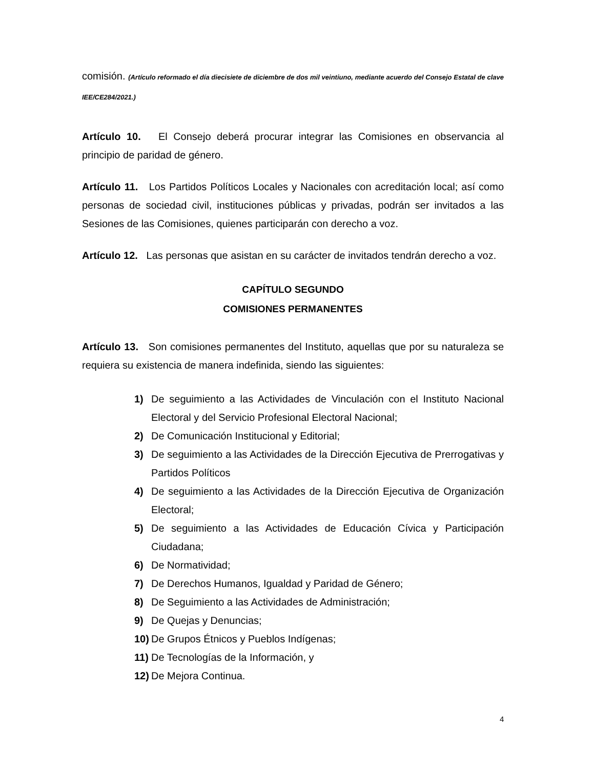comisión. (Artículo reformado el día diecisiete de diciembre de dos mil veintiuno, mediante acuerdo del Consejo Estatal de clave IEE/CE284/2021.)
Artículo 10. El Consejo deberá procurar integrar las Comisiones en observancia al principio de paridad de género.
Artículo 11. Los Partidos Políticos Locales y Nacionales con acreditación local; así como personas de sociedad civil, instituciones públicas y privadas, podrán ser invitados a las Sesiones de las Comisiones, quienes participarán con derecho a voz.
Artículo 12. Las personas que asistan en su carácter de invitados tendrán derecho a voz.
CAPÍTULO SEGUNDO
COMISIONES PERMANENTES
Artículo 13. Son comisiones permanentes del Instituto, aquellas que por su naturaleza se requiera su existencia de manera indefinida, siendo las siguientes:
1) De seguimiento a las Actividades de Vinculación con el Instituto Nacional Electoral y del Servicio Profesional Electoral Nacional;
2) De Comunicación Institucional y Editorial;
3) De seguimiento a las Actividades de la Dirección Ejecutiva de Prerrogativas y Partidos Políticos
4) De seguimiento a las Actividades de la Dirección Ejecutiva de Organización Electoral;
5) De seguimiento a las Actividades de Educación Cívica y Participación Ciudadana;
6) De Normatividad;
7) De Derechos Humanos, Igualdad y Paridad de Género;
8) De Seguimiento a las Actividades de Administración;
9) De Quejas y Denuncias;
10) De Grupos Étnicos y Pueblos Indígenas;
11) De Tecnologías de la Información, y
12) De Mejora Continua.
4